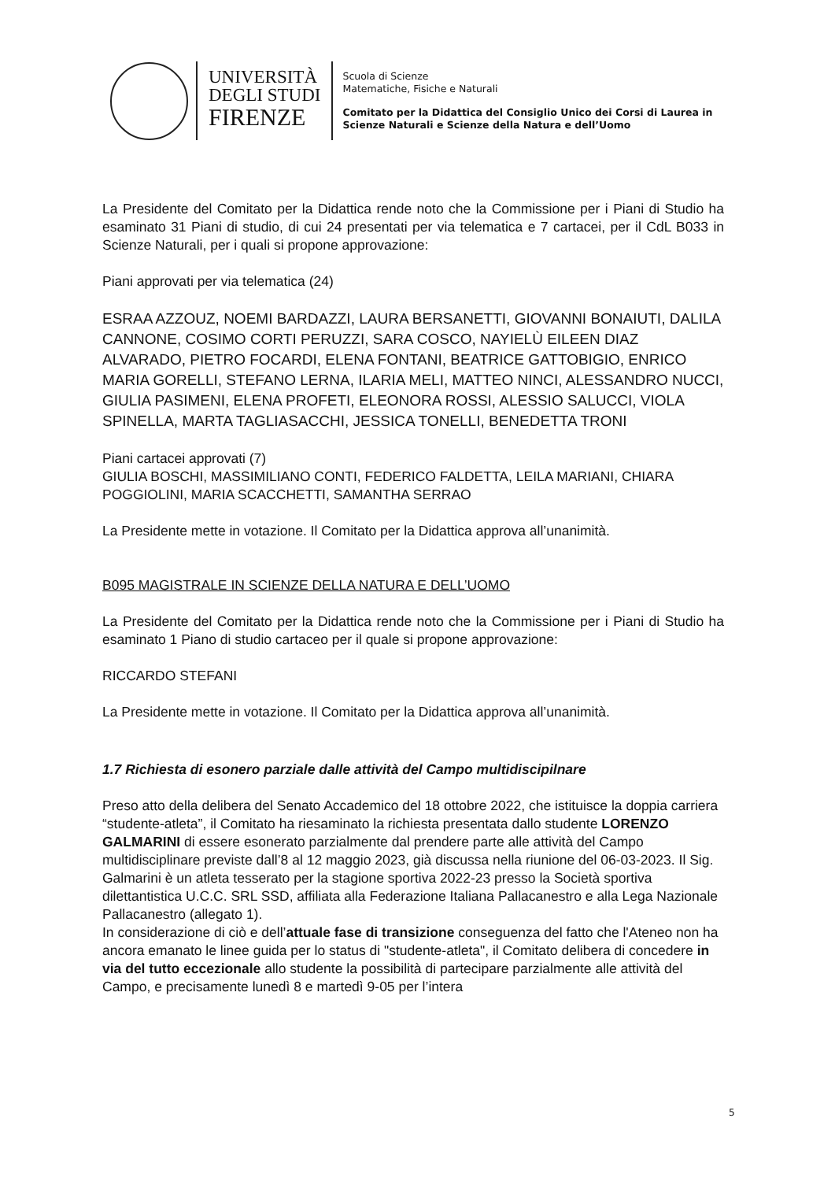UNIVERSITÀ
DEGLI STUDI
FIRENZE
Scuola di Scienze
Matematiche, Fisiche e Naturali
Comitato per la Didattica del Consiglio Unico dei Corsi di Laurea in
Scienze Naturali e Scienze della Natura e dell’Uomo
La Presidente del Comitato per la Didattica rende noto che la Commissione per i Piani di Studio ha esaminato 31 Piani di studio, di cui 24 presentati per via telematica e 7 cartacei, per il CdL B033 in Scienze Naturali, per i quali si propone approvazione:
Piani approvati per via telematica (24)
ESRAA AZZOUZ, NOEMI BARDAZZI, LAURA BERSANETTI, GIOVANNI BONAIUTI, DALILA CANNONE, COSIMO CORTI PERUZZI, SARA COSCO, NAYIELÙ EILEEN DIAZ ALVARADO, PIETRO FOCARDI, ELENA FONTANI, BEATRICE GATTOBIGIO, ENRICO MARIA GORELLI, STEFANO LERNA, ILARIA MELI, MATTEO NINCI, ALESSANDRO NUCCI, GIULIA PASIMENI, ELENA PROFETI, ELEONORA ROSSI, ALESSIO SALUCCI, VIOLA SPINELLA, MARTA TAGLIASACCHI, JESSICA TONELLI, BENEDETTA TRONI
Piani cartacei approvati (7)
GIULIA BOSCHI, MASSIMILIANO CONTI, FEDERICO FALDETTA, LEILA MARIANI, CHIARA POGGIOLINI, MARIA SCACCHETTI, SAMANTHA SERRAO
La Presidente mette in votazione. Il Comitato per la Didattica approva all’unanimità.
B095 MAGISTRALE IN SCIENZE DELLA NATURA E DELL’UOMO
La Presidente del Comitato per la Didattica rende noto che la Commissione per i Piani di Studio ha esaminato 1 Piano di studio cartaceo per il quale si propone approvazione:
RICCARDO STEFANI
La Presidente mette in votazione. Il Comitato per la Didattica approva all’unanimità.
1.7 Richiesta di esonero parziale dalle attività del Campo multidiscipilnare
Preso atto della delibera del Senato Accademico del 18 ottobre 2022, che istituisce la doppia carriera “studente-atleta”, il Comitato ha riesaminato la richiesta presentata dallo studente LORENZO GALMARINI di essere esonerato parzialmente dal prendere parte alle attività del Campo multidisciplinare previste dall’8 al 12 maggio 2023, già discussa nella riunione del 06-03-2023. Il Sig. Galmarini è un atleta tesserato per la stagione sportiva 2022-23 presso la Società sportiva dilettantistica U.C.C. SRL SSD, affiliata alla Federazione Italiana Pallacanestro e alla Lega Nazionale Pallacanestro (allegato 1).
In considerazione di ciò e dell’attuale fase di transizione conseguenza del fatto che l'Ateneo non ha ancora emanato le linee guida per lo status di "studente-atleta", il Comitato delibera di concedere in via del tutto eccezionale allo studente la possibilità di partecipare parzialmente alle attività del Campo, e precisamente lunedì 8 e martedì 9-05 per l’intera
5